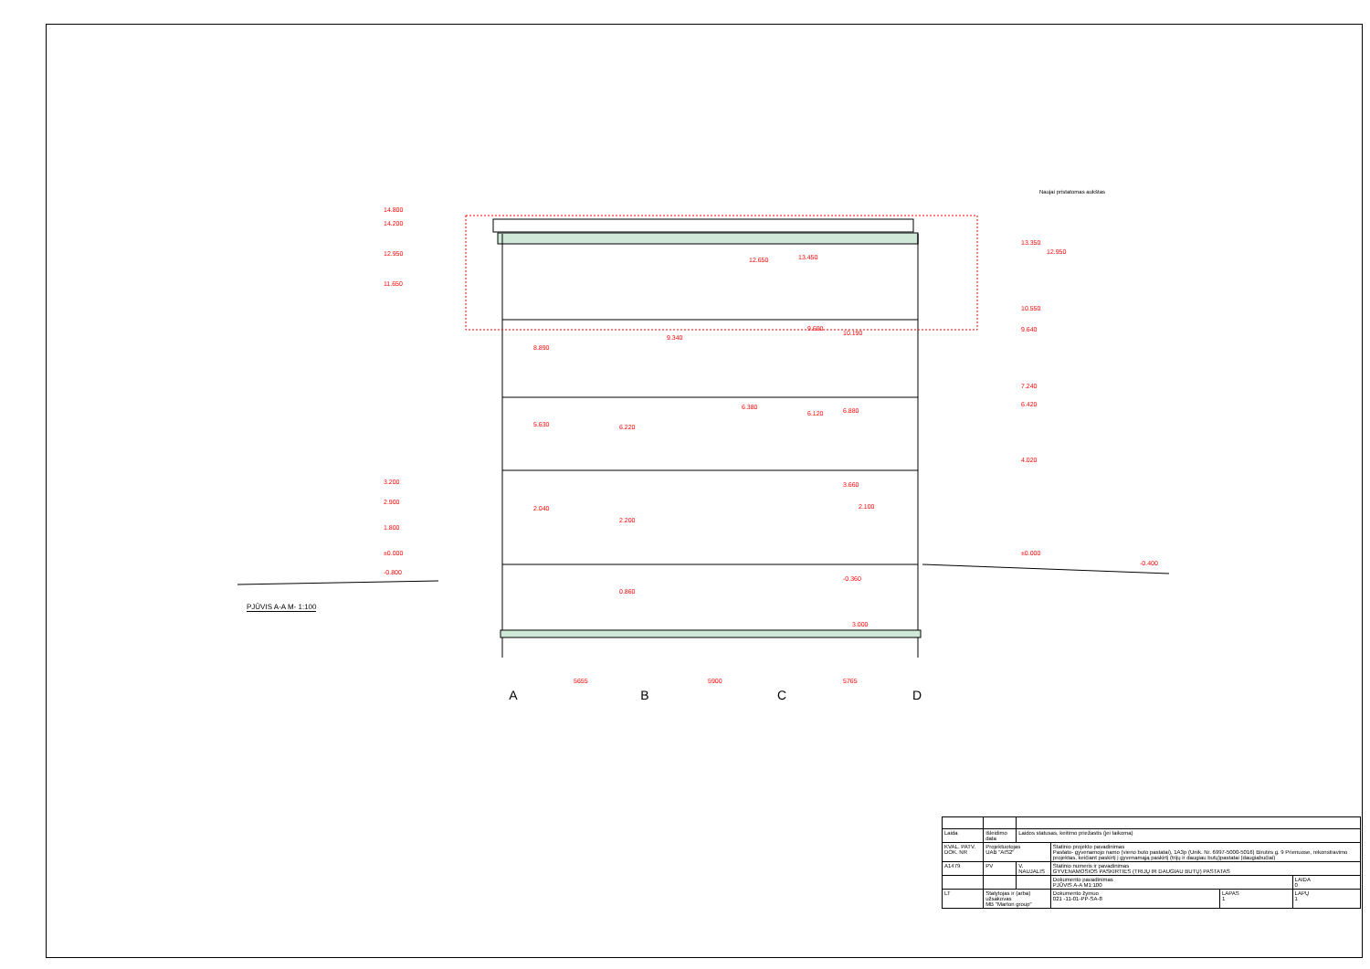14.800
14.200
12.950
11.650
3.200
2.900
1.800
±0.000
-0.800
13.350
12.950
10.550
9.640
7.240
6.420
4.020
±0.000
-0.400
12.650
13.450
9.340
8.890
9.690
10.190
5.630
6.220
6.380
6.120
6.880
3.660
2.100
2.040
2.200
0.860
-0.360
3.000
5655
5900
5765
Naujai pristatomas aukštas
A
B
C
D
PJŪVIS A-A M- 1:100
| Laida | Išleidimo data | Laidos statusas, keitimo priežastis (jei taikoma) | | | |
| KVAL. PATV. DOK. NR | Projektuotojas UAB "AIS2" | | Statinio projekto pavadinimas Pastato- gyvenamojo namo (vieno buto pastatai), 1A3p (Unik. Nr. 6997-5000-5016) Birutės g. 9 Prienuose, rekonstravimo projektas, keičiant paskirtį į gyvenamąją paskirtį (trijų ir daugiau butų)pastatai (daugiabučiai) | | |
| A1479 | PV | V. NAUJALIS | Statinio numeris ir pavadinimas GYVENAMOSIOS PASKIRTIES (TRIJŲ IR DAUGIAU BUTŲ) PASTATAS | | |
| | | | Dokumento pavadinimas PJŪVIS A-A M1:100 | | LAIDA 0 |
| LT | Statytojas ir (arba) užsakovas MB "Marton group" | | Dokumento žymuo 021 -11-01-PP-SA-8 | LAPAS 1 | LAPŲ 1 |